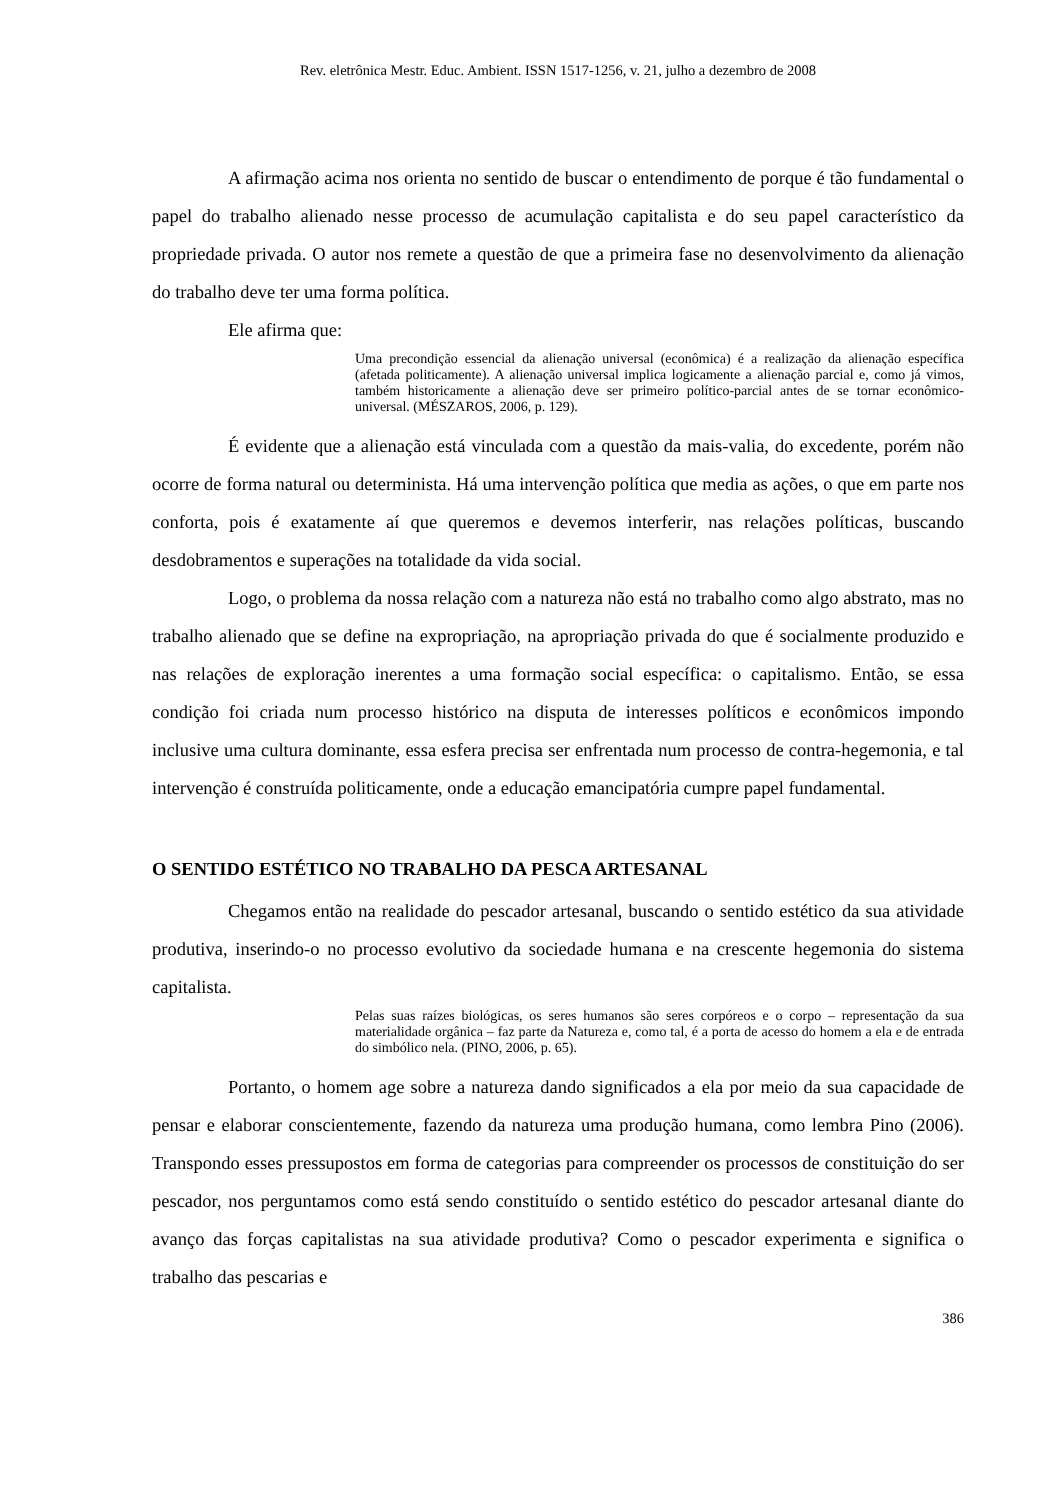Rev. eletrônica Mestr. Educ. Ambient. ISSN 1517-1256, v. 21, julho a dezembro de 2008
A afirmação acima nos orienta no sentido de buscar o entendimento de porque é tão fundamental o papel do trabalho alienado nesse processo de acumulação capitalista e do seu papel característico da propriedade privada. O autor nos remete a questão de que a primeira fase no desenvolvimento da alienação do trabalho deve ter uma forma política.
Ele afirma que:
Uma precondição essencial da alienação universal (econômica) é a realização da alienação específica (afetada politicamente). A alienação universal implica logicamente a alienação parcial e, como já vimos, também historicamente a alienação deve ser primeiro político-parcial antes de se tornar econômico-universal. (MÉSZAROS, 2006, p. 129).
É evidente que a alienação está vinculada com a questão da mais-valia, do excedente, porém não ocorre de forma natural ou determinista. Há uma intervenção política que media as ações, o que em parte nos conforta, pois é exatamente aí que queremos e devemos interferir, nas relações políticas, buscando desdobramentos e superações na totalidade da vida social.
Logo, o problema da nossa relação com a natureza não está no trabalho como algo abstrato, mas no trabalho alienado que se define na expropriação, na apropriação privada do que é socialmente produzido e nas relações de exploração inerentes a uma formação social específica: o capitalismo. Então, se essa condição foi criada num processo histórico na disputa de interesses políticos e econômicos impondo inclusive uma cultura dominante, essa esfera precisa ser enfrentada num processo de contra-hegemonia, e tal intervenção é construída politicamente, onde a educação emancipatória cumpre papel fundamental.
O SENTIDO ESTÉTICO NO TRABALHO DA PESCA ARTESANAL
Chegamos então na realidade do pescador artesanal, buscando o sentido estético da sua atividade produtiva, inserindo-o no processo evolutivo da sociedade humana e na crescente hegemonia do sistema capitalista.
Pelas suas raízes biológicas, os seres humanos são seres corpóreos e o corpo – representação da sua materialidade orgânica – faz parte da Natureza e, como tal, é a porta de acesso do homem a ela e de entrada do simbólico nela. (PINO, 2006, p. 65).
Portanto, o homem age sobre a natureza dando significados a ela por meio da sua capacidade de pensar e elaborar conscientemente, fazendo da natureza uma produção humana, como lembra Pino (2006). Transpondo esses pressupostos em forma de categorias para compreender os processos de constituição do ser pescador, nos perguntamos como está sendo constituído o sentido estético do pescador artesanal diante do avanço das forças capitalistas na sua atividade produtiva? Como o pescador experimenta e significa o trabalho das pescarias e
386